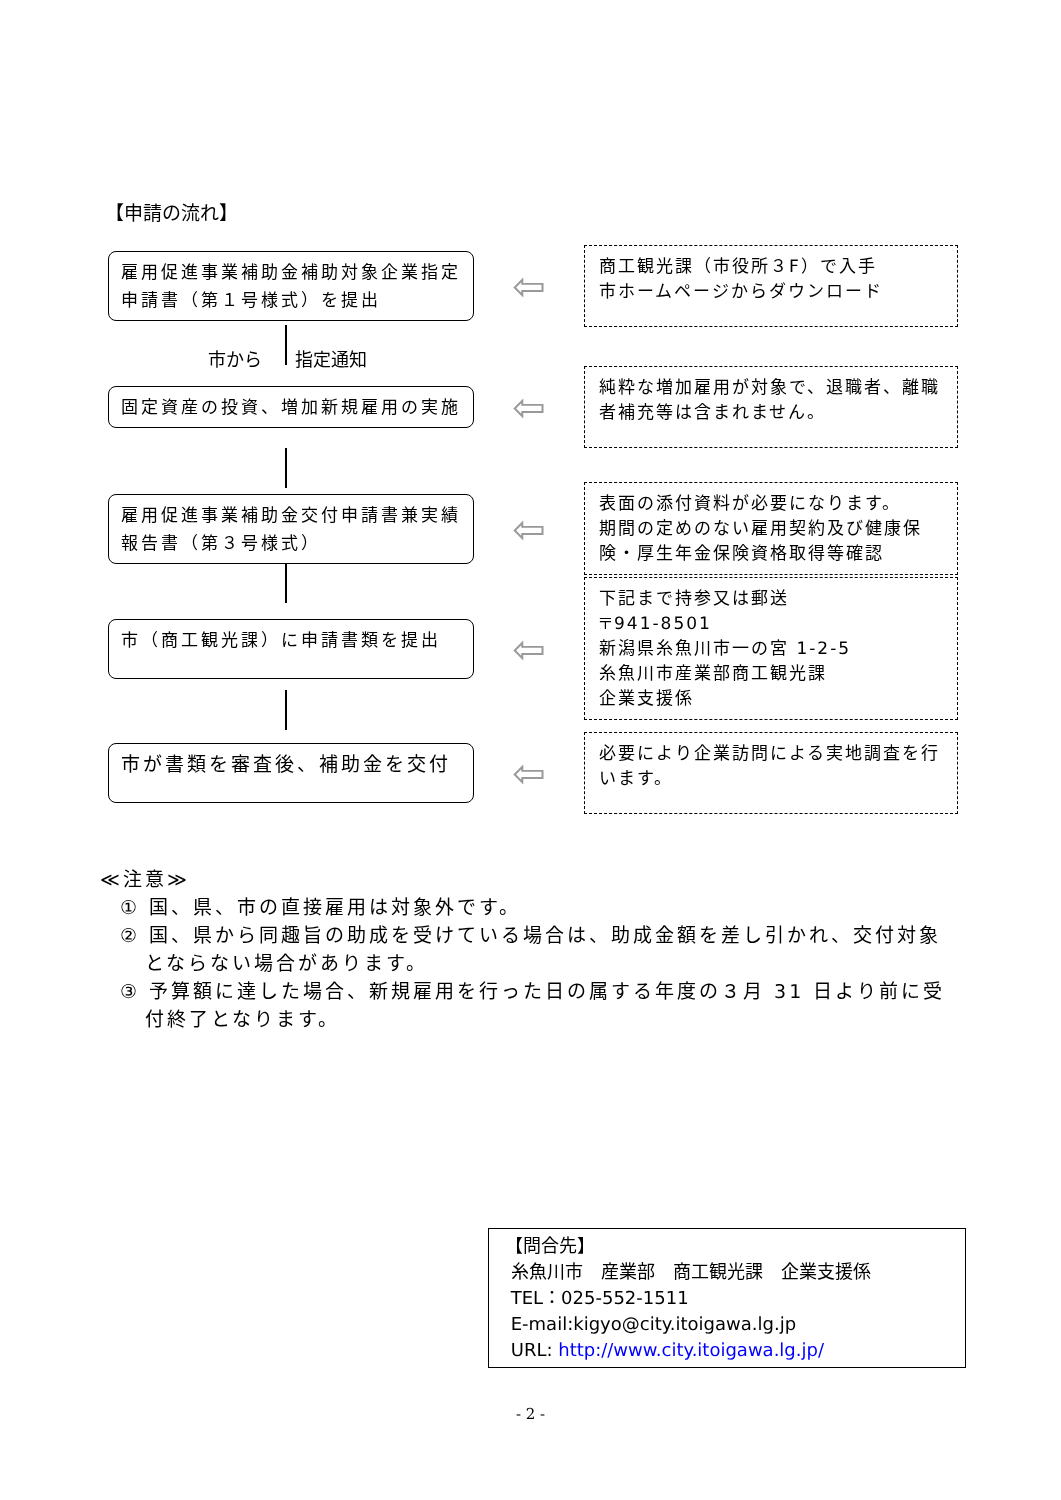【申請の流れ】
雇用促進事業補助金補助対象企業指定申請書（第１号様式）を提出
⇦
商工観光課（市役所３F）で入手
市ホームページからダウンロード
市から 指定通知
固定資産の投資、増加新規雇用の実施
⇦
純粋な増加雇用が対象で、退職者、離職者補充等は含まれません。
雇用促進事業補助金交付申請書兼実績報告書（第３号様式）
⇦
表面の添付資料が必要になります。
期間の定めのない雇用契約及び健康保険・厚生年金保険資格取得等確認
市（商工観光課）に申請書類を提出
⇦
下記まで持参又は郵送
〒941-8501
新潟県糸魚川市一の宮 1-2-5
糸魚川市産業部商工観光課
企業支援係
市が書類を審査後、補助金を交付
⇦
必要により企業訪問による実地調査を行います。
≪注意≫
① 国、県、市の直接雇用は対象外です。
② 国、県から同趣旨の助成を受けている場合は、助成金額を差し引かれ、交付対象とならない場合があります。
③ 予算額に達した場合、新規雇用を行った日の属する年度の３月 31 日より前に受付終了となります。
【問合先】
糸魚川市　産業部　商工観光課　企業支援係
TEL：025-552-1511
E-mail:kigyo@city.itoigawa.lg.jp
URL: http://www.city.itoigawa.lg.jp/
- 2 -